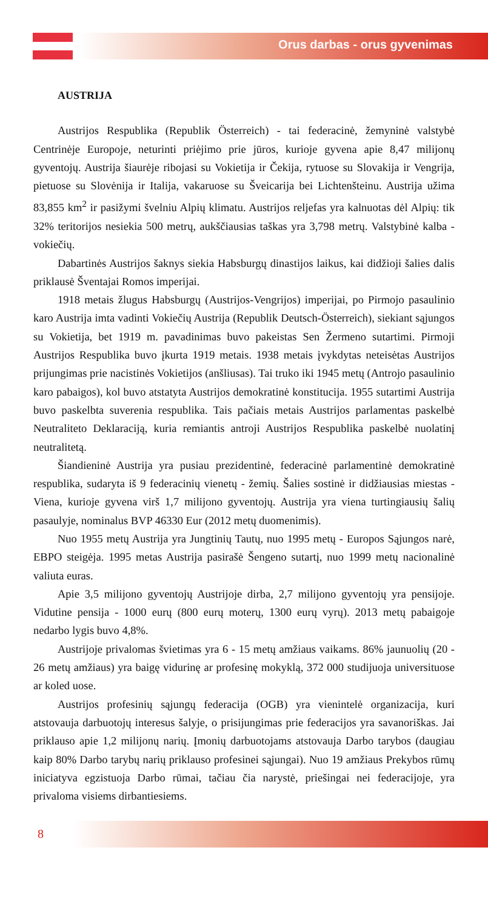Orus darbas - orus gyvenimas
AUSTRIJA
Austrijos Respublika (Republik Österreich) - tai federacinė, žemyninė valstybė Centrinėje Europoje, neturinti priėjimo prie jūros, kurioje gyvena apie 8,47 milijonų gyventojų. Austrija šiaurėje ribojasi su Vokietija ir Čekija, rytuose su Slovakija ir Vengrija, pietuose su Slovėnija ir Italija, vakaruose su Šveicarija bei Lichtenšteinu. Austrija užima 83,855 km<sup>2</sup> ir pasižymi švelniu Alpių klimatu. Austrijos reljefas yra kalnuotas dėl Alpių: tik 32% teritorijos nesiekia 500 metrų, aukščiausias taškas yra 3,798 metrų. Valstybinė kalba - vokiečių.
Dabartinės Austrijos šaknys siekia Habsburgų dinastijos laikus, kai didžioji šalies dalis priklausė Šventajai Romos imperijai.
1918 metais žlugus Habsburgų (Austrijos-Vengrijos) imperijai, po Pirmojo pasaulinio karo Austrija imta vadinti Vokiečių Austrija (Republik Deutsch-Österreich), siekiant sąjungos su Vokietija, bet 1919 m. pavadinimas buvo pakeistas Sen Žermeno sutartimi. Pirmoji Austrijos Respublika buvo įkurta 1919 metais. 1938 metais įvykdytas neteisėtas Austrijos prijungimas prie nacistinės Vokietijos (anšliusas). Tai truko iki 1945 metų (Antrojo pasaulinio karo pabaigos), kol buvo atstatyta Austrijos demokratinė konstitucija. 1955 sutartimi Austrija buvo paskelbta suverenia respublika. Tais pačiais metais Austrijos parlamentas paskelbė Neutraliteto Deklaraciją, kuria remiantis antroji Austrijos Respublika paskelbė nuolatinį neutralitetą.
Šiandieninė Austrija yra pusiau prezidentinė, federacinė parlamentinė demokratinė respublika, sudaryta iš 9 federacinių vienetų - žemių. Šalies sostinė ir didžiausias miestas - Viena, kurioje gyvena virš 1,7 milijono gyventojų. Austrija yra viena turtingiausių šalių pasaulyje, nominalus BVP 46330 Eur (2012 metų duomenimis).
Nuo 1955 metų Austrija yra Jungtinių Tautų, nuo 1995 metų - Europos Sąjungos narė, EBPO steigėja. 1995 metas Austrija pasirašė Šengeno sutartį, nuo 1999 metų nacionalinė valiuta euras.
Apie 3,5 milijono gyventojų Austrijoje dirba, 2,7 milijono gyventojų yra pensijoje. Vidutine pensija - 1000 eurų (800 eurų moterų, 1300 eurų vyrų). 2013 metų pabaigoje nedarbo lygis buvo 4,8%.
Austrijoje privalomas švietimas yra 6 - 15 metų amžiaus vaikams. 86% jaunuolių (20 - 26 metų amžiaus) yra baigę vidurinę ar profesinę mokyklą, 372 000 studijuoja universituose ar koled uose.
Austrijos profesinių sąjungų federacija (OGB) yra vienintelė organizacija, kuri atstovauja darbuotojų interesus šalyje, o prisijungimas prie federacijos yra savanoriškas. Jai priklauso apie 1,2 milijonų narių. Įmonių darbuotojams atstovauja Darbo tarybos (daugiau kaip 80% Darbo tarybų narių priklauso profesinei sąjungai). Nuo 19 amžiaus Prekybos rūmų iniciatyva egzistuoja Darbo rūmai, tačiau čia narystė, priešingai nei federacijoje, yra privaloma visiems dirbantiesiems.
8